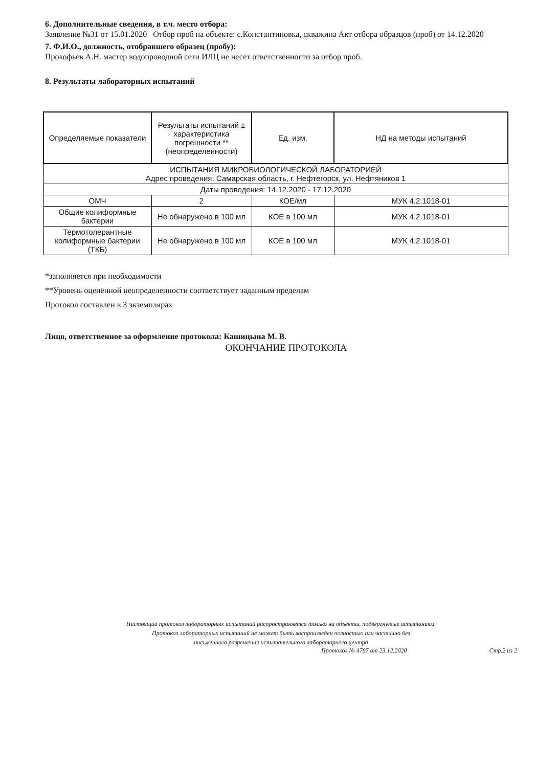6. Дополнительные сведения, в т.ч. место отбора:
Заявление №31 от 15.01.2020 Отбор проб на объекте: с.Константиновка, скважина Акт отбора образцов (проб) от 14.12.2020
7. Ф.И.О., должность, отобравшего образец (пробу):
Прокофьев А.Н. мастер водопроводной сети ИЛЦ не несет ответственности за отбор проб.
8. Результаты лабораторных испытаний
| Определяемые показатели | Результаты испытаний ± характеристика погрешности **(неопределенности) | Ед. изм. | НД на методы испытаний |
| --- | --- | --- | --- |
| ИСПЫТАНИЯ МИКРОБИОЛОГИЧЕСКОЙ ЛАБОРАТОРИЕЙ Адрес проведения: Самарская область, г. Нефтегорск, ул. Нефтяников 1 | | | |
| Даты проведения: 14.12.2020 - 17.12.2020 | | | |
| ОМЧ | 2 | КОЕ/мл | МУК 4.2.1018-01 |
| Общие колиформные бактерии | Не обнаружено в 100 мл | КОЕ в 100 мл | МУК 4.2.1018-01 |
| Термотолерантные колиформные бактерии (ТКБ) | Не обнаружено в 100 мл | КОЕ в 100 мл | МУК 4.2.1018-01 |
*заполняется при необходимости
**Уровень оценённой неопределенности соответствует заданным пределам
Протокол составлен в 3 экземплярах
Лицо, ответственное за оформление протокола: Кашицына М. В.
ОКОНЧАНИЕ ПРОТОКОЛА
Настоящий протокол лабораторных испытаний распространяется только на объекты, подвергнутые испытаниям.
Протокол лабораторных испытаний не может быть воспроизведен полностью или частично без
письменного разрешения испытательного лабораторного центра
Протокол № 4787 от 23.12.2020 Стр.2 из 2